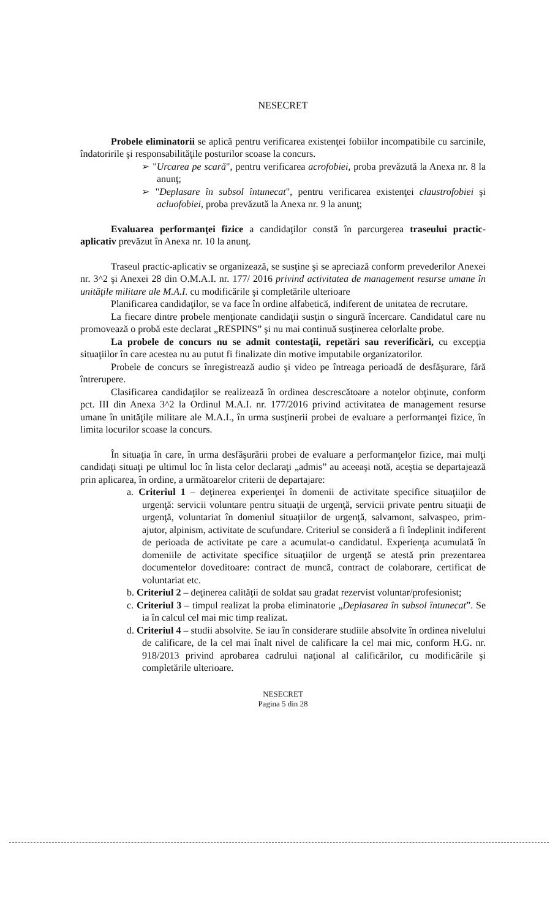NESECRET
Probele eliminatorii se aplică pentru verificarea existenţei fobiilor incompatibile cu sarcinile, îndatoririle şi responsabilităţile posturilor scoase la concurs.
➢ "Urcarea pe scară", pentru verificarea acrofobiei, proba prevăzută la Anexa nr. 8 la anunţ;
➢ "Deplasare în subsol întunecat", pentru verificarea existenţei claustrofobiei şi acluofobiei, proba prevăzută la Anexa nr. 9 la anunţ;
Evaluarea performanţei fizice a candidaţilor constă în parcurgerea traseului practic-aplicativ prevăzut în Anexa nr. 10 la anunţ.
Traseul practic-aplicativ se organizează, se susţine şi se apreciază conform prevederilor Anexei nr. 3^2 şi Anexei 28 din O.M.A.I. nr. 177/ 2016 privind activitatea de management resurse umane în unităţile militare ale M.A.I. cu modificările şi completările ulterioare
Planificarea candidaţilor, se va face în ordine alfabetică, indiferent de unitatea de recrutare.
La fiecare dintre probele menţionate candidaţii susţin o singură încercare. Candidatul care nu promovează o probă este declarat „RESPINS” şi nu mai continuă susţinerea celorlalte probe.
La probele de concurs nu se admit contestaţii, repetări sau reverificări, cu excepţia situaţiilor în care acestea nu au putut fi finalizate din motive imputabile organizatorilor.
Probele de concurs se înregistrează audio şi video pe întreaga perioadă de desfăşurare, fără întrerupere.
Clasificarea candidaţilor se realizează în ordinea descrescătoare a notelor obţinute, conform pct. III din Anexa 3^2 la Ordinul M.A.I. nr. 177/2016 privind activitatea de management resurse umane în unităţile militare ale M.A.I., în urma susţinerii probei de evaluare a performanţei fizice, în limita locurilor scoase la concurs.
În situaţia în care, în urma desfăşurării probei de evaluare a performanţelor fizice, mai mulţi candidaţi situaţi pe ultimul loc în lista celor declaraţi „admis” au aceeaşi notă, aceştia se departajează prin aplicarea, în ordine, a următoarelor criterii de departajare:
a. Criteriul 1 – deţinerea experienţei în domenii de activitate specifice situaţiilor de urgenţă: servicii voluntare pentru situaţii de urgenţă, servicii private pentru situaţii de urgenţă, voluntariat în domeniul situaţiilor de urgenţă, salvamont, salvaspeo, prim-ajutor, alpinism, activitate de scufundare. Criteriul se consideră a fi îndeplinit indiferent de perioada de activitate pe care a acumulat-o candidatul. Experienţa acumulată în domeniile de activitate specifice situaţiilor de urgenţă se atestă prin prezentarea documentelor doveditoare: contract de muncă, contract de colaborare, certificat de voluntariat etc.
b. Criteriul 2 – deţinerea calităţii de soldat sau gradat rezervist voluntar/profesionist;
c. Criteriul 3 – timpul realizat la proba eliminatorie „Deplasarea în subsol întunecat”. Se ia în calcul cel mai mic timp realizat.
d. Criteriul 4 – studii absolvite. Se iau în considerare studiile absolvite în ordinea nivelului de calificare, de la cel mai înalt nivel de calificare la cel mai mic, conform H.G. nr. 918/2013 privind aprobarea cadrului naţional al calificărilor, cu modificările şi completările ulterioare.
NESECRET
Pagina 5 din 28